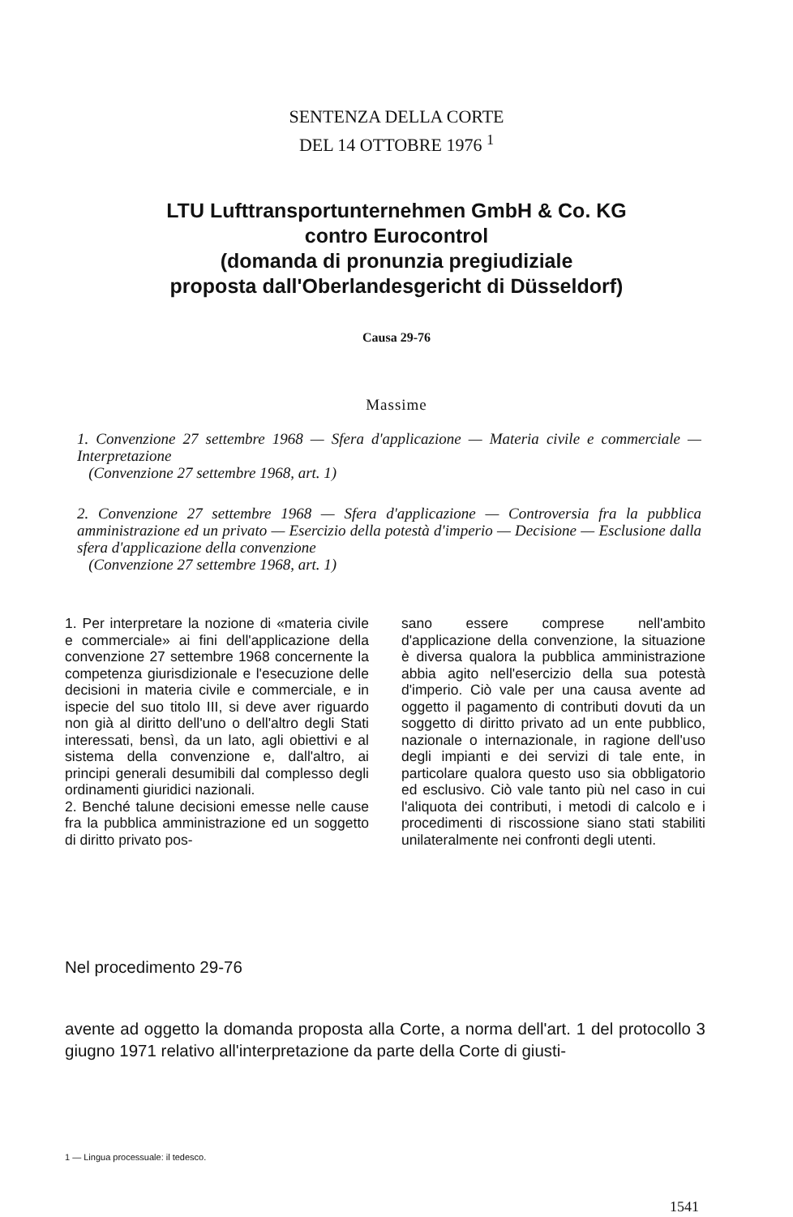SENTENZA DELLA CORTE
DEL 14 OTTOBRE 1976 <sup>1</sup>
LTU Lufttransportunternehmen GmbH & Co. KG
contro Eurocontrol
(domanda di pronunzia pregiudiziale
proposta dall'Oberlandesgericht di Düsseldorf)
Causa 29-76
Massime
1. Convenzione 27 settembre 1968 — Sfera d'applicazione — Materia civile e commerciale — Interpretazione
(Convenzione 27 settembre 1968, art. 1)
2. Convenzione 27 settembre 1968 — Sfera d'applicazione — Controversia fra la pubblica amministrazione ed un privato — Esercizio della potestà d'imperio — Decisione — Esclusione dalla sfera d'applicazione della convenzione
(Convenzione 27 settembre 1968, art. 1)
1. Per interpretare la nozione di «materia civile e commerciale» ai fini dell'applicazione della convenzione 27 settembre 1968 concernente la competenza giurisdizionale e l'esecuzione delle decisioni in materia civile e commerciale, e in ispecie del suo titolo III, si deve aver riguardo non già al diritto dell'uno o dell'altro degli Stati interessati, bensì, da un lato, agli obiettivi e al sistema della convenzione e, dall'altro, ai principi generali desumibili dal complesso degli ordinamenti giuridici nazionali.
2. Benché talune decisioni emesse nelle cause fra la pubblica amministrazione ed un soggetto di diritto privato pos-
sano essere comprese nell'ambito d'applicazione della convenzione, la situazione è diversa qualora la pubblica amministrazione abbia agito nell'esercizio della sua potestà d'imperio. Ciò vale per una causa avente ad oggetto il pagamento di contributi dovuti da un soggetto di diritto privato ad un ente pubblico, nazionale o internazionale, in ragione dell'uso degli impianti e dei servizi di tale ente, in particolare qualora questo uso sia obbligatorio ed esclusivo. Ciò vale tanto più nel caso in cui l'aliquota dei contributi, i metodi di calcolo e i procedimenti di riscossione siano stati stabiliti unilateralmente nei confronti degli utenti.
Nel procedimento 29-76
avente ad oggetto la domanda proposta alla Corte, a norma dell'art. 1 del protocollo 3 giugno 1971 relativo all'interpretazione da parte della Corte di giusti-
1 — Lingua processuale: il tedesco.
1541